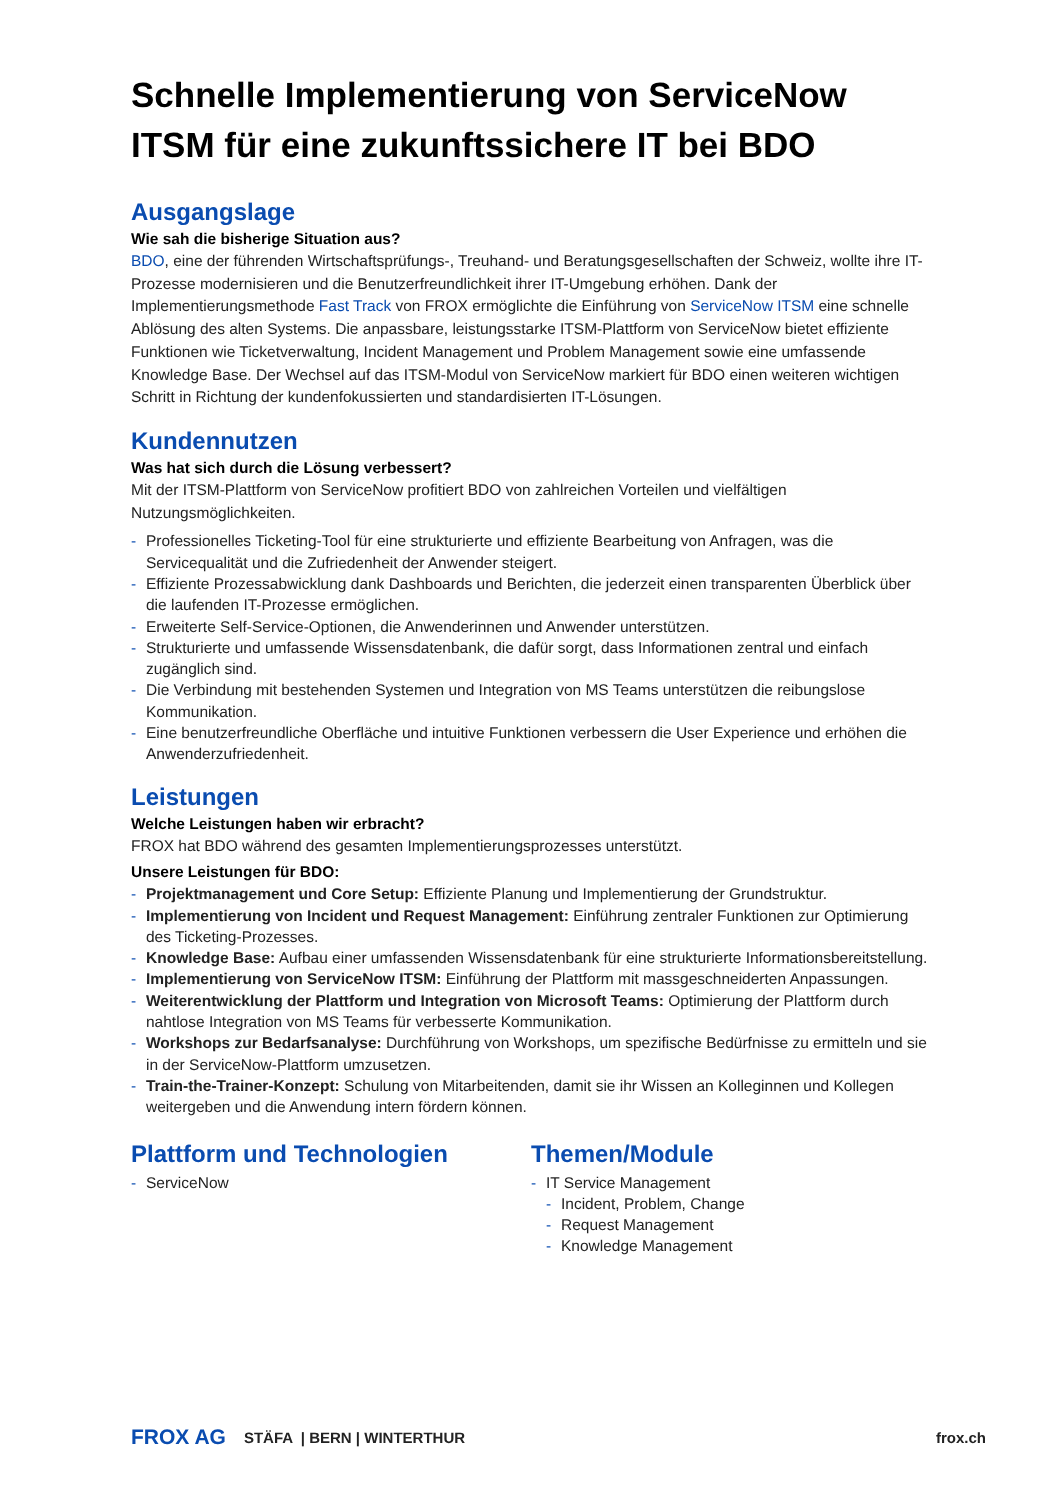Schnelle Implementierung von ServiceNow ITSM für eine zukunftssichere IT bei BDO
Ausgangslage
Wie sah die bisherige Situation aus?
BDO, eine der führenden Wirtschaftsprüfungs-, Treuhand- und Beratungsgesellschaften der Schweiz, wollte ihre IT-Prozesse modernisieren und die Benutzerfreundlichkeit ihrer IT-Umgebung erhöhen. Dank der Implementierungsmethode Fast Track von FROX ermöglichte die Einführung von ServiceNow ITSM eine schnelle Ablösung des alten Systems. Die anpassbare, leistungsstarke ITSM-Plattform von ServiceNow bietet effiziente Funktionen wie Ticketverwaltung, Incident Management und Problem Management sowie eine umfassende Knowledge Base. Der Wechsel auf das ITSM-Modul von ServiceNow markiert für BDO einen weiteren wichtigen Schritt in Richtung der kundenfokussierten und standardisierten IT-Lösungen.
Kundennutzen
Was hat sich durch die Lösung verbessert?
Mit der ITSM-Plattform von ServiceNow profitiert BDO von zahlreichen Vorteilen und vielfältigen Nutzungsmöglichkeiten.
- Professionelles Ticketing-Tool für eine strukturierte und effiziente Bearbeitung von Anfragen, was die Servicequalität und die Zufriedenheit der Anwender steigert.
- Effiziente Prozessabwicklung dank Dashboards und Berichten, die jederzeit einen transparenten Überblick über die laufenden IT-Prozesse ermöglichen.
- Erweiterte Self-Service-Optionen, die Anwenderinnen und Anwender unterstützen.
- Strukturierte und umfassende Wissensdatenbank, die dafür sorgt, dass Informationen zentral und einfach zugänglich sind.
- Die Verbindung mit bestehenden Systemen und Integration von MS Teams unterstützen die reibungslose Kommunikation.
- Eine benutzerfreundliche Oberfläche und intuitive Funktionen verbessern die User Experience und erhöhen die Anwenderzufriedenheit.
Leistungen
Welche Leistungen haben wir erbracht?
FROX hat BDO während des gesamten Implementierungsprozesses unterstützt.
Unsere Leistungen für BDO:
- Projektmanagement und Core Setup: Effiziente Planung und Implementierung der Grundstruktur.
- Implementierung von Incident und Request Management: Einführung zentraler Funktionen zur Optimierung des Ticketing-Prozesses.
- Knowledge Base: Aufbau einer umfassenden Wissensdatenbank für eine strukturierte Informationsbereitstellung.
- Implementierung von ServiceNow ITSM: Einführung der Plattform mit massgeschneiderten Anpassungen.
- Weiterentwicklung der Plattform und Integration von Microsoft Teams: Optimierung der Plattform durch nahtlose Integration von MS Teams für verbesserte Kommunikation.
- Workshops zur Bedarfsanalyse: Durchführung von Workshops, um spezifische Bedürfnisse zu ermitteln und sie in der ServiceNow-Plattform umzusetzen.
- Train-the-Trainer-Konzept: Schulung von Mitarbeitenden, damit sie ihr Wissen an Kolleginnen und Kollegen weitergeben und die Anwendung intern fördern können.
Plattform und Technologien
- ServiceNow
Themen/Module
- IT Service Management
- Incident, Problem, Change
- Request Management
- Knowledge Management
FROX AG STÄFA | BERN | WINTERTHUR frox.ch